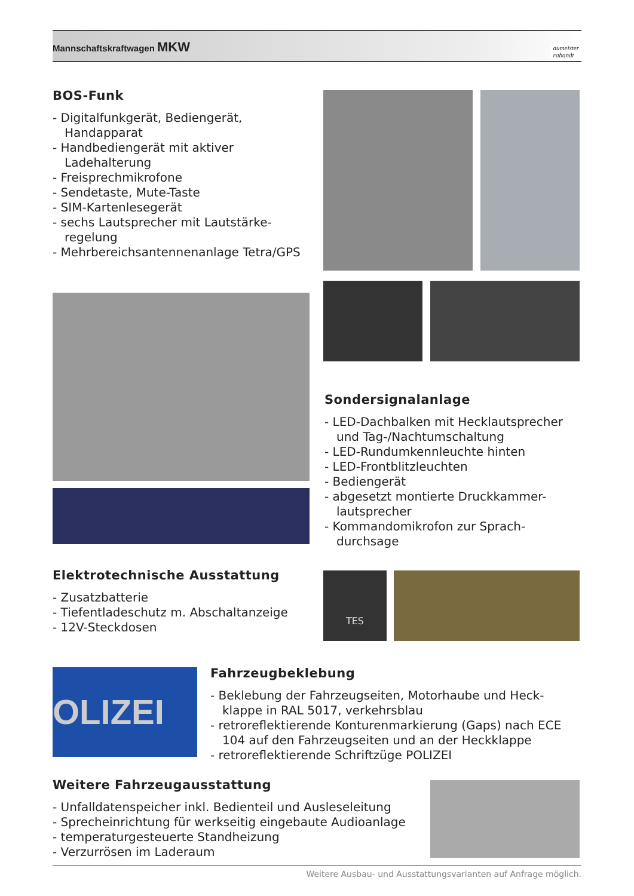Mannschaftskraftwagen MKW
aumeister
rabandt
BOS-Funk
- Digitalfunkgerät, Bediengerät, Handapparat
- Handbediengerät mit aktiver Ladehalterung
- Freisprechmikrofone
- Sendetaste, Mute-Taste
- SIM-Kartenlesegerät
- sechs Lautsprecher mit Lautstärke-regelung
- Mehrbereichsantennenanlage Tetra/GPS
Sondersignalanlage
- LED-Dachbalken mit Hecklautsprecher und Tag-/Nachtumschaltung
- LED-Rundumkennleuchte hinten
- LED-Frontblitzleuchten
- Bediengerät
- abgesetzt montierte Druckkammer-lautsprecher
- Kommandomikrofon zur Sprach-durchsage
Elektrotechnische Ausstattung
- Zusatzbatterie
- Tiefentladeschutz m. Abschaltanzeige
- 12V-Steckdosen
TES
OLIZEI
Fahrzeugbeklebung
- Beklebung der Fahrzeugseiten, Motorhaube und Heck-klappe in RAL 5017, verkehrsblau
- retroreflektierende Konturenmarkierung (Gaps) nach ECE 104 auf den Fahrzeugseiten und an der Heckklappe
- retroreflektierende Schriftzüge POLIZEI
Weitere Fahrzeugausstattung
- Unfalldatenspeicher inkl. Bedienteil und Ausleseleitung
- Sprecheinrichtung für werkseitig eingebaute Audioanlage
- temperaturgesteuerte Standheizung
- Verzurrösen im Laderaum
Weitere Ausbau- und Ausstattungsvarianten auf Anfrage möglich.